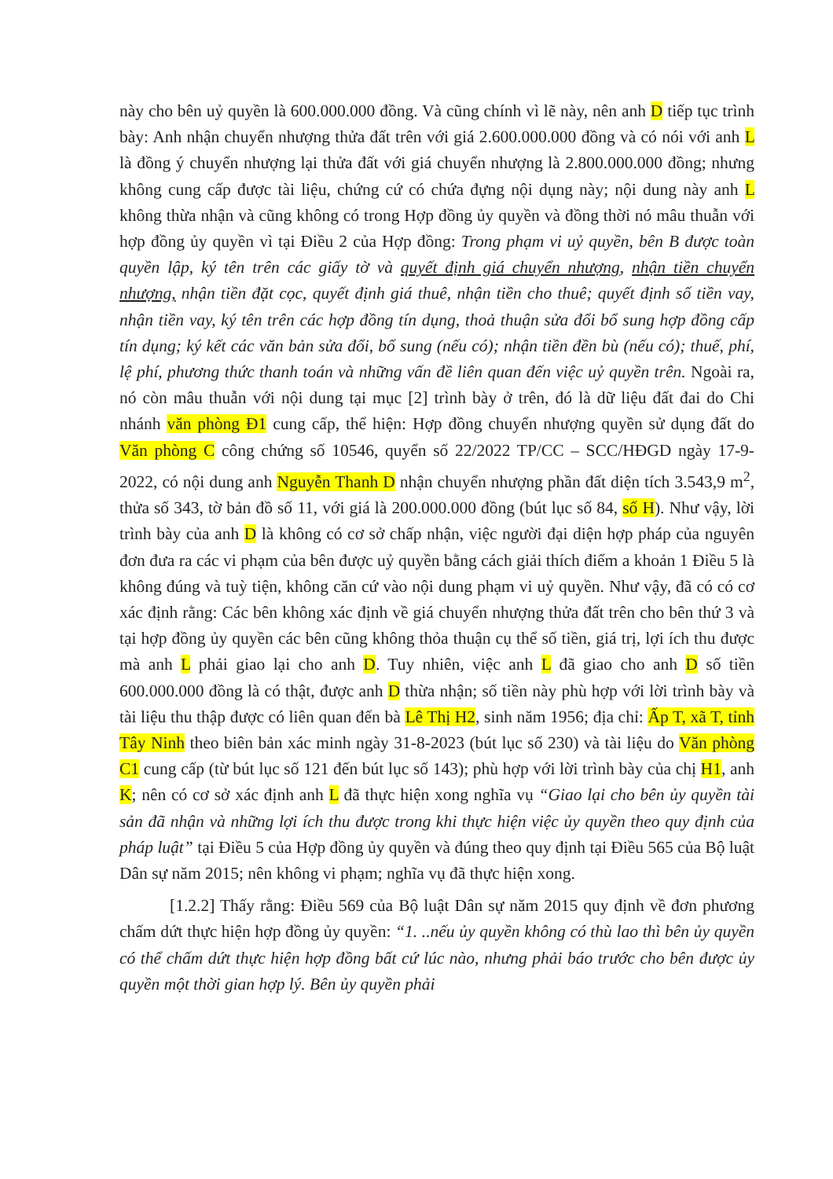này cho bên uỷ quyền là 600.000.000 đồng. Và cũng chính vì lẽ này, nên anh D tiếp tục trình bày: Anh nhận chuyển nhượng thửa đất trên với giá 2.600.000.000 đồng và có nói với anh L là đồng ý chuyển nhượng lại thửa đất với giá chuyển nhượng là 2.800.000.000 đồng; nhưng không cung cấp được tài liệu, chứng cứ có chứa đựng nội dụng này; nội dung này anh L không thừa nhận và cũng không có trong Hợp đồng ủy quyền và đồng thời nó mâu thuẫn với hợp đồng ủy quyền vì tại Điều 2 của Hợp đồng: Trong phạm vi uỷ quyền, bên B được toàn quyền lập, ký tên trên các giấy tờ và quyết định giá chuyển nhượng, nhận tiền chuyển nhượng, nhận tiền đặt cọc, quyết định giá thuê, nhận tiền cho thuê; quyết định số tiền vay, nhận tiền vay, ký tên trên các hợp đồng tín dụng, thoả thuận sửa đổi bổ sung hợp đồng cấp tín dụng; ký kết các văn bản sửa đổi, bổ sung (nếu có); nhận tiền đền bù (nếu có); thuế, phí, lệ phí, phương thức thanh toán và những vấn đề liên quan đến việc uỷ quyền trên. Ngoài ra, nó còn mâu thuẫn với nội dung tại mục [2] trình bày ở trên, đó là dữ liệu đất đai do Chi nhánh văn phòng Đ1 cung cấp, thể hiện: Hợp đồng chuyển nhượng quyền sử dụng đất do Văn phòng C công chứng số 10546, quyển số 22/2022 TP/CC – SCC/HĐGD ngày 17-9-2022, có nội dung anh Nguyễn Thanh D nhận chuyển nhượng phần đất diện tích 3.543,9 m<sup>2</sup>, thửa số 343, tờ bản đồ số 11, với giá là 200.000.000 đồng (bút lục số 84, số H). Như vậy, lời trình bày của anh D là không có cơ sở chấp nhận, việc người đại diện hợp pháp của nguyên đơn đưa ra các vi phạm của bên được uỷ quyền bằng cách giải thích điểm a khoản 1 Điều 5 là không đúng và tuỳ tiện, không căn cứ vào nội dung phạm vi uỷ quyền. Như vậy, đã có có cơ xác định rằng: Các bên không xác định về giá chuyển nhượng thửa đất trên cho bên thứ 3 và tại hợp đồng ủy quyền các bên cũng không thỏa thuận cụ thể số tiền, giá trị, lợi ích thu được mà anh L phải giao lại cho anh D. Tuy nhiên, việc anh L đã giao cho anh D số tiền 600.000.000 đồng là có thật, được anh D thừa nhận; số tiền này phù hợp với lời trình bày và tài liệu thu thập được có liên quan đến bà Lê Thị H2, sinh năm 1956; địa chỉ: Ấp T, xã T, tỉnh Tây Ninh theo biên bản xác minh ngày 31-8-2023 (bút lục số 230) và tài liệu do Văn phòng C1 cung cấp (từ bút lục số 121 đến bút lục số 143); phù hợp với lời trình bày của chị H1, anh K; nên có cơ sở xác định anh L đã thực hiện xong nghĩa vụ “Giao lại cho bên ủy quyền tài sản đã nhận và những lợi ích thu được trong khi thực hiện việc ủy quyền theo quy định của pháp luật” tại Điều 5 của Hợp đồng ủy quyền và đúng theo quy định tại Điều 565 của Bộ luật Dân sự năm 2015; nên không vi phạm; nghĩa vụ đã thực hiện xong.
[1.2.2] Thấy rằng: Điều 569 của Bộ luật Dân sự năm 2015 quy định về đơn phương chấm dứt thực hiện hợp đồng ủy quyền: “1. ..nếu ủy quyền không có thù lao thì bên ủy quyền có thể chấm dứt thực hiện hợp đồng bất cứ lúc nào, nhưng phải báo trước cho bên được ủy quyền một thời gian hợp lý. Bên ủy quyền phải